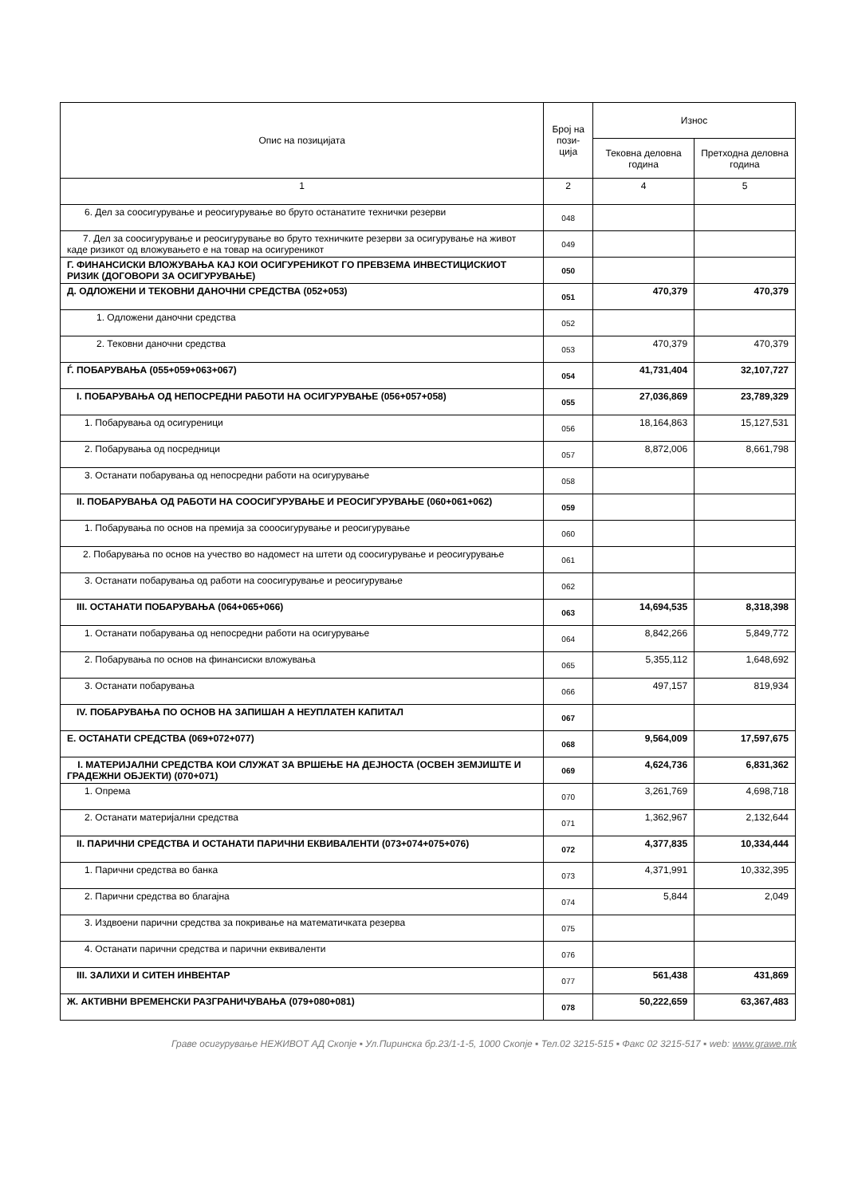| Опис на позицијата | Број на пози- ција | Износ | |
| --- | --- | --- | --- |
| | | Тековна деловна година | Претходна деловна година |
| 1 | 2 | 4 | 5 |
| 6. Дел за соосигурување и реосигурување во бруто останатите технички резерви | 048 | | |
| 7. Дел за соосигурување и реосигурување во бруто техничките резерви за осигурување на живот каде ризикот од вложувањето е на товар на осигуреникот | 049 | | |
| Г. ФИНАНСИСКИ ВЛОЖУВАЊА КАЈ КОИ ОСИГУРЕНИКОТ ГО ПРЕВЗЕМА ИНВЕСТИЦИСКИОТ РИЗИК (ДОГОВОРИ ЗА ОСИГУРУВАЊЕ) | 050 | | |
| Д. ОДЛОЖЕНИ И ТЕКОВНИ ДАНОЧНИ СРЕДСТВА (052+053) | 051 | 470,379 | 470,379 |
| 1. Одложени даночни средства | 052 | | |
| 2. Тековни даночни средства | 053 | 470,379 | 470,379 |
| Ѓ. ПОБАРУВАЊА (055+059+063+067) | 054 | 41,731,404 | 32,107,727 |
| I. ПОБАРУВАЊА ОД НЕПОСРЕДНИ РАБОТИ НА ОСИГУРУВАЊЕ (056+057+058) | 055 | 27,036,869 | 23,789,329 |
| 1. Побарувања од осигуреници | 056 | 18,164,863 | 15,127,531 |
| 2. Побарувања од посредници | 057 | 8,872,006 | 8,661,798 |
| 3. Останати побарувања од непосредни работи на осигурување | 058 | | |
| II. ПОБАРУВАЊА ОД РАБОТИ НА СООСИГУРУВАЊЕ И РЕОСИГУРУВАЊЕ (060+061+062) | 059 | | |
| 1. Побарувања по основ на премија за сооосигурување и реосигурување | 060 | | |
| 2. Побарувања по основ на учество во надомест на штети од соосигурување и реосигурување | 061 | | |
| 3. Останати побарувања од работи на соосигурување и реосигурување | 062 | | |
| III. ОСТАНАТИ ПОБАРУВАЊА (064+065+066) | 063 | 14,694,535 | 8,318,398 |
| 1. Останати побарувања од непосредни работи на осигурување | 064 | 8,842,266 | 5,849,772 |
| 2. Побарувања по основ на финансиски вложувања | 065 | 5,355,112 | 1,648,692 |
| 3. Останати побарувања | 066 | 497,157 | 819,934 |
| IV. ПОБАРУВАЊА ПО ОСНОВ НА ЗАПИШАН А НЕУПЛАТЕН КАПИТАЛ | 067 | | |
| Е. ОСТАНАТИ СРЕДСТВА (069+072+077) | 068 | 9,564,009 | 17,597,675 |
| I. МАТЕРИЈАЛНИ СРЕДСТВА КОИ СЛУЖАТ ЗА ВРШЕЊЕ НА ДЕЈНОСТА (ОСВЕН ЗЕМЈИШТЕ И ГРАДЕЖНИ ОБЈЕКТИ) (070+071) | 069 | 4,624,736 | 6,831,362 |
| 1. Опрема | 070 | 3,261,769 | 4,698,718 |
| 2. Останати материјални средства | 071 | 1,362,967 | 2,132,644 |
| II. ПАРИЧНИ СРЕДСТВА И ОСТАНАТИ ПАРИЧНИ ЕКВИВАЛЕНТИ (073+074+075+076) | 072 | 4,377,835 | 10,334,444 |
| 1. Парични средства во банка | 073 | 4,371,991 | 10,332,395 |
| 2. Парични средства во благајна | 074 | 5,844 | 2,049 |
| 3. Издвоени парични средства за покривање на математичката резерва | 075 | | |
| 4. Останати парични средства и парични еквиваленти | 076 | | |
| III. ЗАЛИХИ И СИТЕН ИНВЕНТАР | 077 | 561,438 | 431,869 |
| Ж. АКТИВНИ ВРЕМЕНСКИ РАЗГРАНИЧУВАЊА (079+080+081) | 078 | 50,222,659 | 63,367,483 |
Граве осигурување НЕЖИВОТ АД Скопје ▪ Ул.Пиринска бр.23/1-1-5, 1000 Скопје ▪ Тел.02 3215-515 ▪ Факс 02 3215-517 ▪ web: www.grawe.mk